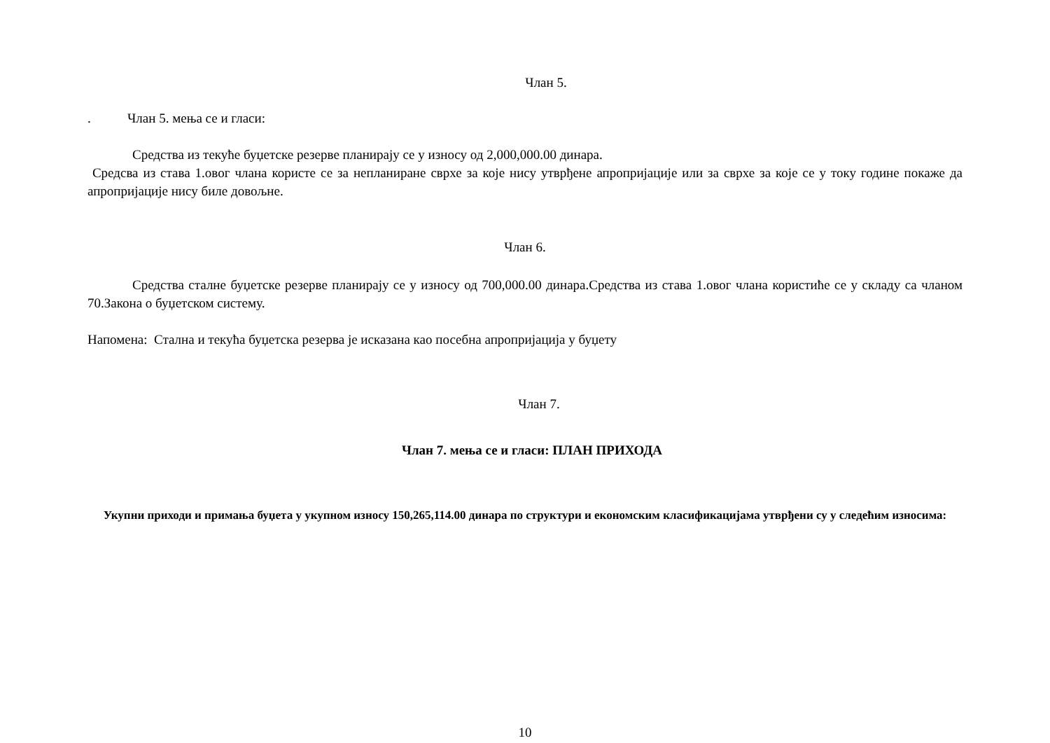Члан 5.
. Члан 5. мења се и гласи:
Средства из текуће буџетске резерве планирају се у износу од 2,000,000.00 динара.
Средсва из става 1.овог члана користе се за непланиране сврхе за које нису утврђене апропријације или за сврхе за које се у току године покаже да апропријације нису биле довољне.
Члан 6.
Средства сталне буџетске резерве планирају се у износу од 700,000.00 динара.Средства из става 1.овог члана користиће се у складу са чланом 70.Закона о буџетском систему.
Напомена: Стална и текућа буџетска резерва је исказана као посебна апропријација у буџету
Члан 7.
Члан 7. мења се и гласи: ПЛАН ПРИХОДА
Укупни приходи и примања буџета у укупном износу 150,265,114.00 динара по структури и економским класификацијама утврђени су у следећим износима:
10